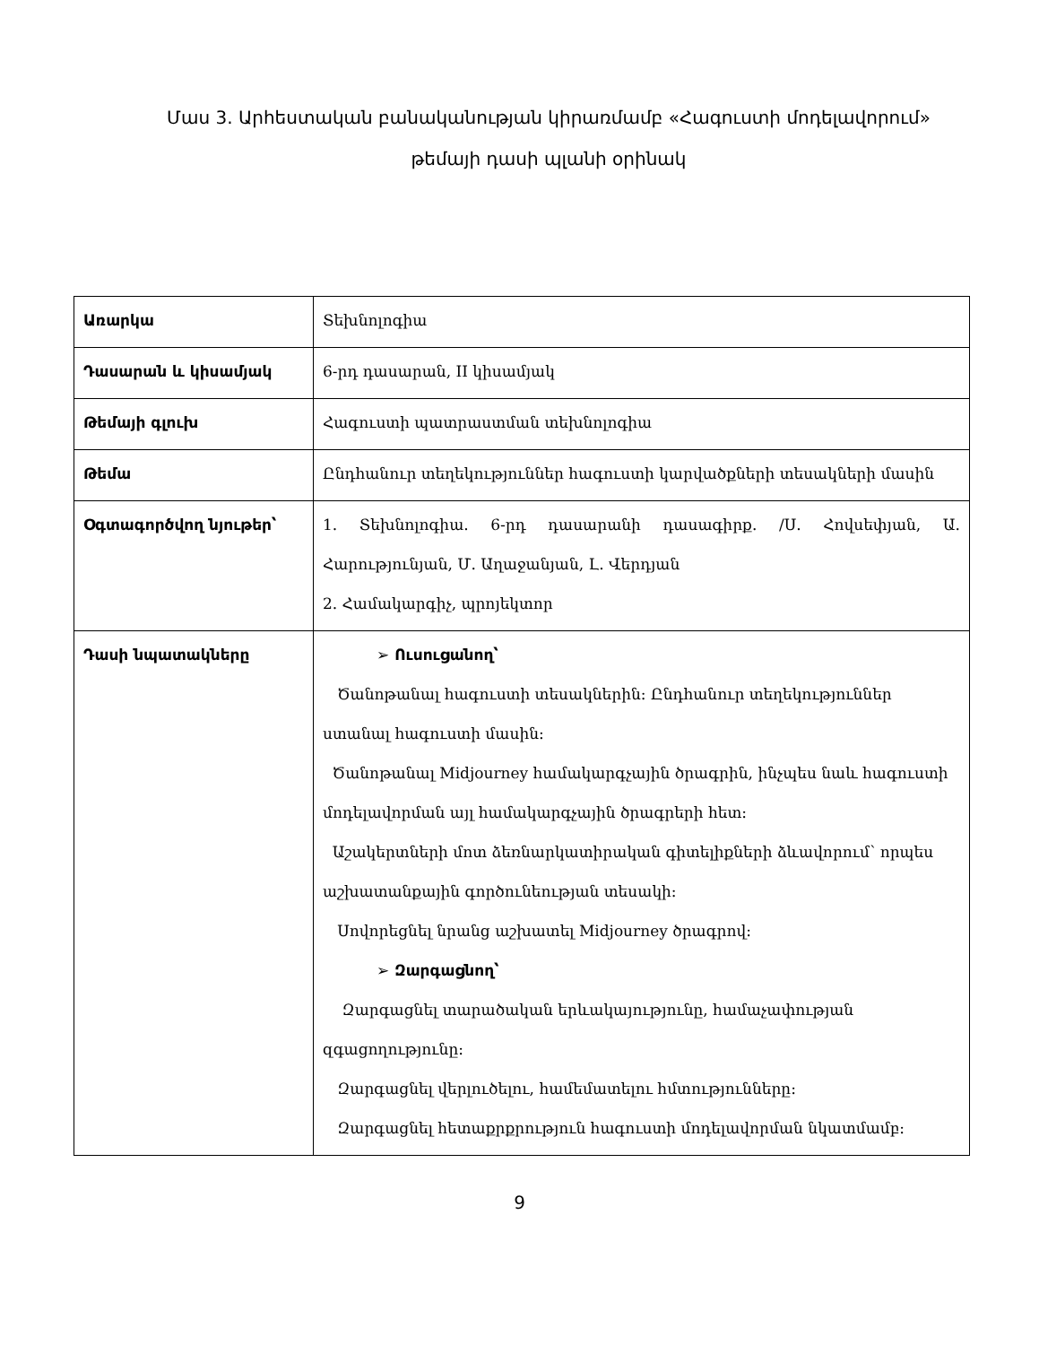Մաս 3. Արհեստական բանականության կիրառմամբ «Հագուստի մոդելավորում» թեմայի դասի պլանի օրինակ
| Առարկա | Տեխնոլոգիա |
| Դասարան և կիսամյակ | 6-րդ դասարան, II կիսամյակ |
| Թեմայի գլուխ | Հագուստի պատրաստման տեխնոլոգիա |
| Թեմա | Ընդհանուր տեղեկություններ հագուստի կարվածքների տեսակների մասին |
| Օգտագործվող նյութեր՝ | 1. Տեխնոլոգիա. 6-րդ դասարանի դասագիրք. /Ս. Հովսեփյան, Ա. Հարությունյան, Մ. Աղաջանյան, Լ. Վերդյան 2. Համակարգիչ, պրոյեկտոր |
| Դասի նպատակները | ➢ Ուսուցանող՝ Ծանոթանալ հագուստի տեսակներին: Ընդհանուր տեղեկություններ ստանալ հագուստի մասին: Ծանոթանալ Midjourney համակարգչային ծրագրին, ինչպես նաև հագուստի մոդելավորման այլ համակարգչային ծրագրերի հետ: Աշակերտների մոտ ձեռնարկատիրական գիտելիքների ձևավորում՝ որպես աշխատանքային գործունեության տեսակի: Սովորեցնել նրանց աշխատել Midjourney ծրագրով: ➢ Զարգացնող՝ Զարգացնել տարածական երևակայությունը, համաչափության զգացողությունը: Զարգացնել վերլուծելու, համեմատելու հմտությունները: Զարգացնել հետաքրքրություն հագուստի մոդելավորման նկատմամբ: |
9